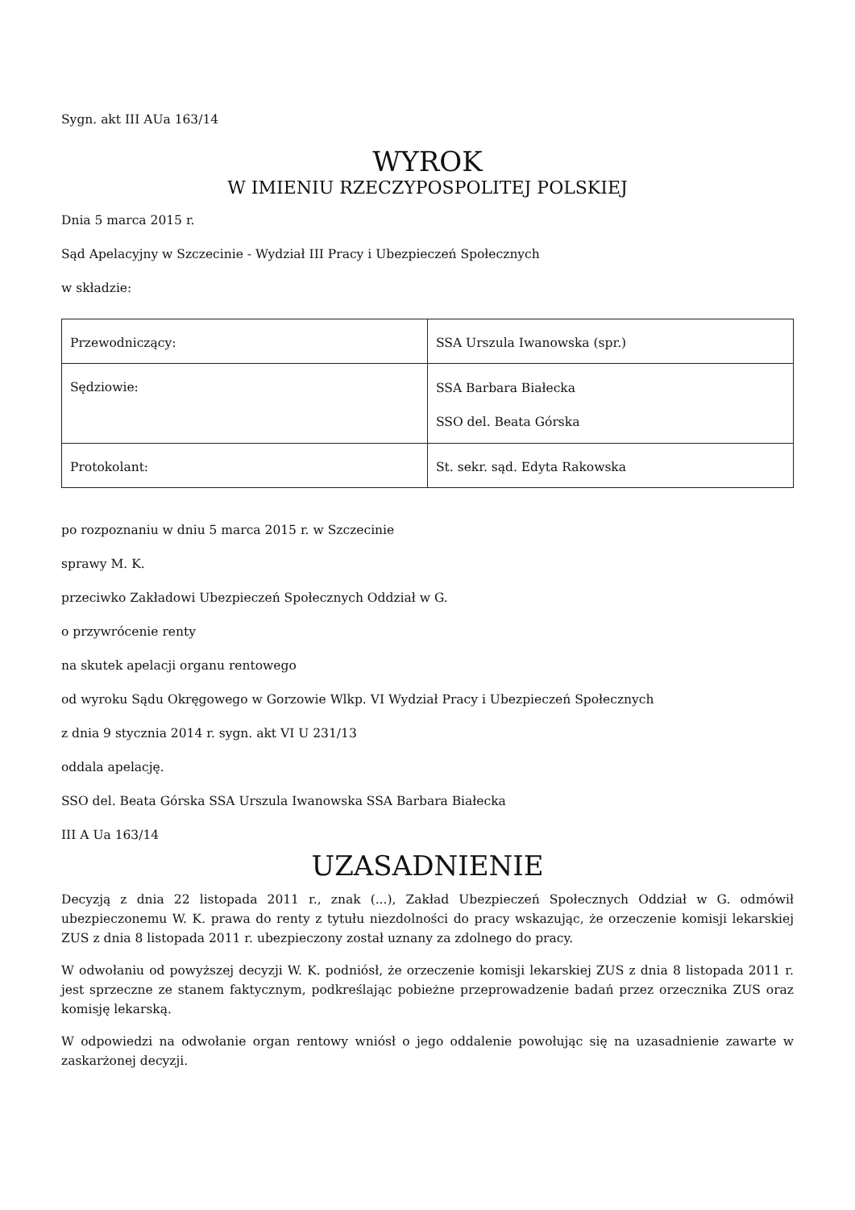Sygn. akt III AUa 163/14
WYROK
W IMIENIU RZECZYPOSPOLITEJ POLSKIEJ
Dnia 5 marca 2015 r.
Sąd Apelacyjny w Szczecinie - Wydział III Pracy i Ubezpieczeń Społecznych
w składzie:
| Przewodniczący: | SSA Urszula Iwanowska (spr.) |
| Sędziowie: | SSA Barbara Białecka SSO del. Beata Górska |
| Protokolant: | St. sekr. sąd. Edyta Rakowska |
po rozpoznaniu w dniu 5 marca 2015 r. w Szczecinie
sprawy M. K.
przeciwko Zakładowi Ubezpieczeń Społecznych Oddział w G.
o przywrócenie renty
na skutek apelacji organu rentowego
od wyroku Sądu Okręgowego w Gorzowie Wlkp. VI Wydział Pracy i Ubezpieczeń Społecznych
z dnia 9 stycznia 2014 r. sygn. akt VI U 231/13
oddala apelację.
SSO del. Beata Górska SSA Urszula Iwanowska SSA Barbara Białecka
III A Ua 163/14
UZASADNIENIE
Decyzją z dnia 22 listopada 2011 r., znak (...), Zakład Ubezpieczeń Społecznych Oddział w G. odmówił ubezpieczonemu W. K. prawa do renty z tytułu niezdolności do pracy wskazując, że orzeczenie komisji lekarskiej ZUS z dnia 8 listopada 2011 r. ubezpieczony został uznany za zdolnego do pracy.
W odwołaniu od powyższej decyzji W. K. podniósł, że orzeczenie komisji lekarskiej ZUS z dnia 8 listopada 2011 r. jest sprzeczne ze stanem faktycznym, podkreślając pobieżne przeprowadzenie badań przez orzecznika ZUS oraz komisję lekarską.
W odpowiedzi na odwołanie organ rentowy wniósł o jego oddalenie powołując się na uzasadnienie zawarte w zaskarżonej decyzji.